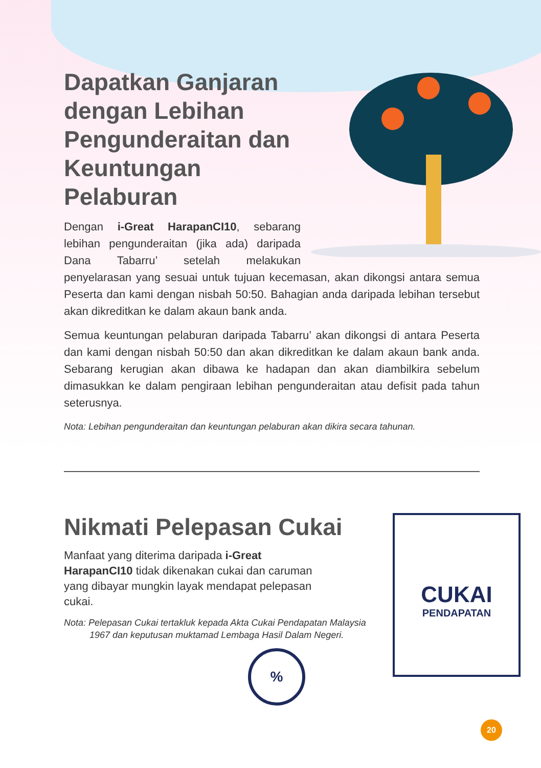Dapatkan Ganjaran dengan Lebihan Pengunderaitan dan Keuntungan Pelaburan
Dengan i-Great HarapanCI10, sebarang lebihan pengunderaitan (jika ada) daripada Dana Tabarru’ setelah melakukan penyelarasan yang sesuai untuk tujuan kecemasan, akan dikongsi antara semua Peserta dan kami dengan nisbah 50:50. Bahagian anda daripada lebihan tersebut akan dikreditkan ke dalam akaun bank anda.
Semua keuntungan pelaburan daripada Tabarru’ akan dikongsi di antara Peserta dan kami dengan nisbah 50:50 dan akan dikreditkan ke dalam akaun bank anda. Sebarang kerugian akan dibawa ke hadapan dan akan diambilkira sebelum dimasukkan ke dalam pengiraan lebihan pengunderaitan atau defisit pada tahun seterusnya.
Nota: Lebihan pengunderaitan dan keuntungan pelaburan akan dikira secara tahunan.
CUKAI
PENDAPATAN
Nikmati Pelepasan Cukai
Manfaat yang diterima daripada i-Great HarapanCI10 tidak dikenakan cukai dan caruman yang dibayar mungkin layak mendapat pelepasan cukai.
Nota: Pelepasan Cukai tertakluk kepada Akta Cukai Pendapatan Malaysia
1967 dan keputusan muktamad Lembaga Hasil Dalam Negeri.
%
20